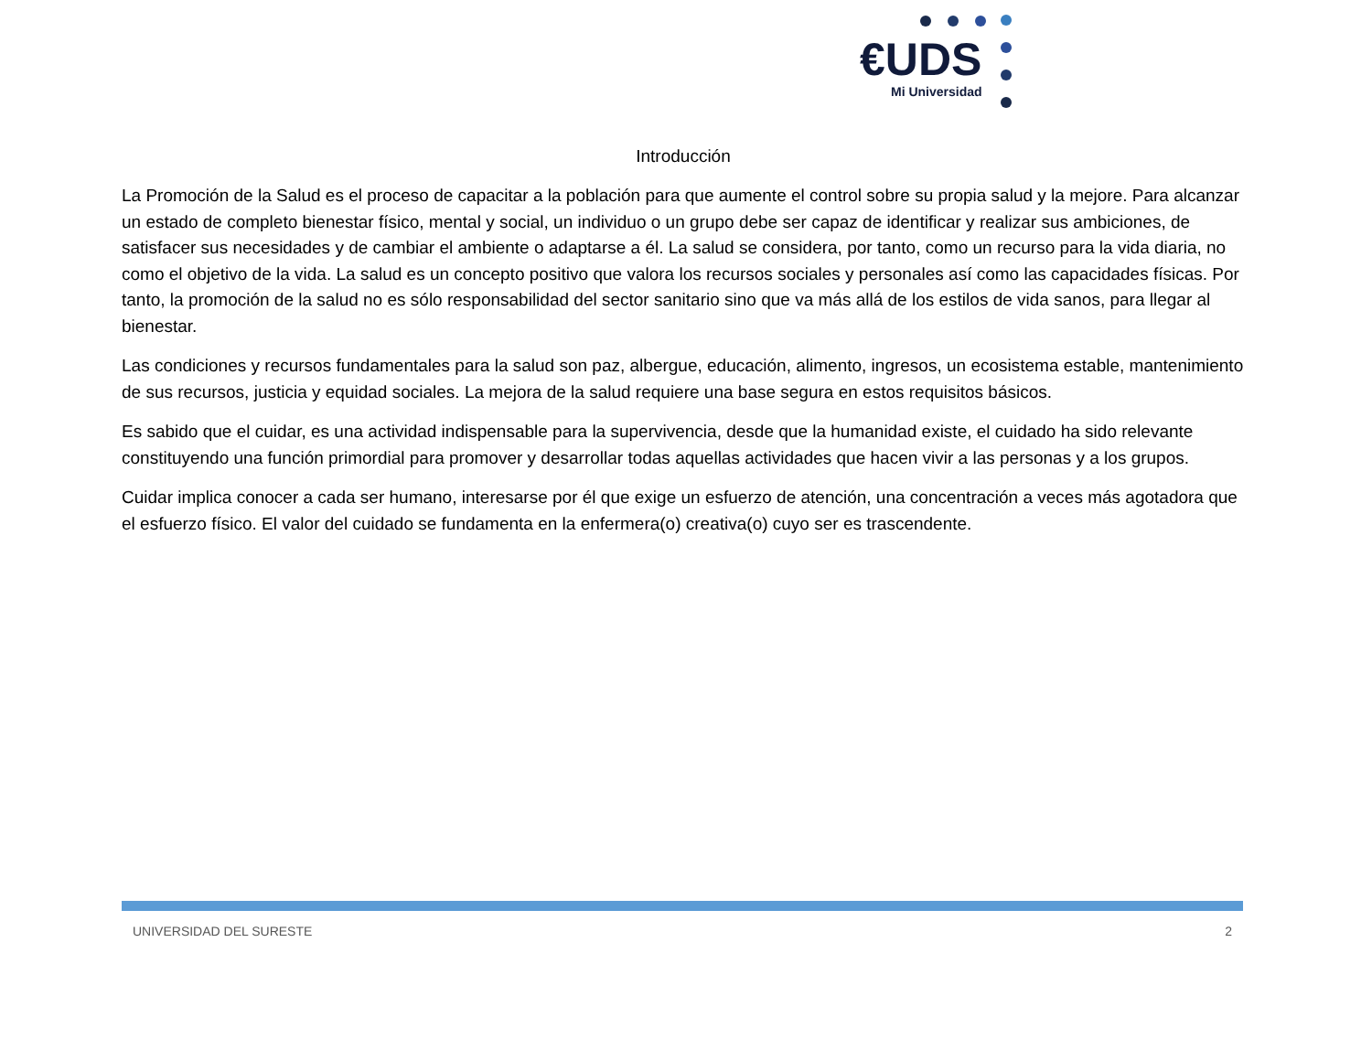€UDS
Mi Universidad
Introducción
La Promoción de la Salud es el proceso de capacitar a la población para que aumente el control sobre su propia salud y la mejore. Para alcanzar un estado de completo bienestar físico, mental y social, un individuo o un grupo debe ser capaz de identificar y realizar sus ambiciones, de satisfacer sus necesidades y de cambiar el ambiente o adaptarse a él. La salud se considera, por tanto, como un recurso para la vida diaria, no como el objetivo de la vida. La salud es un concepto positivo que valora los recursos sociales y personales así como las capacidades físicas. Por tanto, la promoción de la salud no es sólo responsabilidad del sector sanitario sino que va más allá de los estilos de vida sanos, para llegar al bienestar.
Las condiciones y recursos fundamentales para la salud son paz, albergue, educación, alimento, ingresos, un ecosistema estable, mantenimiento de sus recursos, justicia y equidad sociales. La mejora de la salud requiere una base segura en estos requisitos básicos.
Es sabido que el cuidar, es una actividad indispensable para la supervivencia, desde que la humanidad existe, el cuidado ha sido relevante constituyendo una función primordial para promover y desarrollar todas aquellas actividades que hacen vivir a las personas y a los grupos.
Cuidar implica conocer a cada ser humano, interesarse por él que exige un esfuerzo de atención, una concentración a veces más agotadora que el esfuerzo físico. El valor del cuidado se fundamenta en la enfermera(o) creativa(o) cuyo ser es trascendente.
UNIVERSIDAD DEL SURESTE 2